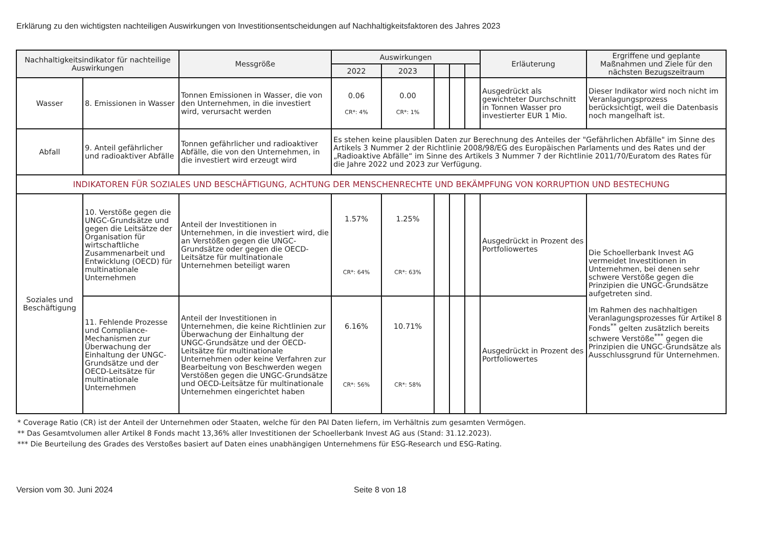Erklärung zu den wichtigsten nachteiligen Auswirkungen von Investitionsentscheidungen auf Nachhaltigkeitsfaktoren des Jahres 2023
| Nachhaltigkeitsindikator für nachteilige Auswirkungen | | Messgröße | Auswirkungen | | | | | Erläuterung | Ergriffene und geplante Maßnahmen und Ziele für den nächsten Bezugszeitraum |
| --- | --- | --- | --- | --- | --- | --- | --- | --- | --- |
| | | | 2022 | 2023 | | | | | |
| Wasser | 8. Emissionen in Wasser | Tonnen Emissionen in Wasser, die von den Unternehmen, in die investiert wird, verursacht werden | 0.06 CR*: 4% | 0.00 CR*: 1% | | | | Ausgedrückt als gewichteter Durchschnitt in Tonnen Wasser pro investierter EUR 1 Mio. | Dieser Indikator wird noch nicht im Veranlagungsprozess berücksichtigt, weil die Datenbasis noch mangelhaft ist. |
| Abfall | 9. Anteil gefährlicher und radioaktiver Abfälle | Tonnen gefährlicher und radioaktiver Abfälle, die von den Unternehmen, in die investiert wird erzeugt wird | Es stehen keine plausiblen Daten zur Berechnung des Anteiles der "Gefährlichen Abfälle" im Sinne des Artikels 3 Nummer 2 der Richtlinie 2008/98/EG des Europäischen Parlaments und des Rates und der „Radioaktive Abfälle“ im Sinne des Artikels 3 Nummer 7 der Richtlinie 2011/70/Euratom des Rates für die Jahre 2022 und 2023 zur Verfügung. | | | | | | |
| INDIKATOREN FÜR SOZIALES UND BESCHÄFTIGUNG, ACHTUNG DER MENSCHENRECHTE UND BEKÄMPFUNG VON KORRUPTION UND BESTECHUNG | | | | | | | | | |
| Soziales und Beschäftigung | 10. Verstöße gegen die UNGC-Grundsätze und gegen die Leitsätze der Organisation für wirtschaftliche Zusammenarbeit und Entwicklung (OECD) für multinationale Unternehmen | Anteil der Investitionen in Unternehmen, in die investiert wird, die an Verstößen gegen die UNGC-Grundsätze oder gegen die OECD-Leitsätze für multinationale Unternehmen beteiligt waren | 1.57% CR*: 64% | 1.25% CR*: 63% | | | | Ausgedrückt in Prozent des Portfoliowertes | Die Schoellerbank Invest AG vermeidet Investitionen in Unternehmen, bei denen sehr schwere Verstöße gegen die Prinzipien die UNGC-Grundsätze aufgetreten sind. Im Rahmen des nachhaltigen Veranlagungsprozesses für Artikel 8 Fonds<sup>**</sup> gelten zusätzlich bereits schwere Verstöße<sup>***</sup> gegen die Prinzipien die UNGC-Grundsätze als Ausschlussgrund für Unternehmen. |
| | 11. Fehlende Prozesse und Compliance-Mechanismen zur Überwachung der Einhaltung der UNGC-Grundsätze und der OECD-Leitsätze für multinationale Unternehmen | Anteil der Investitionen in Unternehmen, die keine Richtlinien zur Überwachung der Einhaltung der UNGC-Grundsätze und der OECD-Leitsätze für multinationale Unternehmen oder keine Verfahren zur Bearbeitung von Beschwerden wegen Verstößen gegen die UNGC-Grundsätze und OECD-Leitsätze für multinationale Unternehmen eingerichtet haben | 6.16% CR*: 56% | 10.71% CR*: 58% | | | | Ausgedrückt in Prozent des Portfoliowertes | |
* Coverage Ratio (CR) ist der Anteil der Unternehmen oder Staaten, welche für den PAI Daten liefern, im Verhältnis zum gesamten Vermögen.
** Das Gesamtvolumen aller Artikel 8 Fonds macht 13,36% aller Investitionen der Schoellerbank Invest AG aus (Stand: 31.12.2023).
*** Die Beurteilung des Grades des Verstoßes basiert auf Daten eines unabhängigen Unternehmens für ESG-Research und ESG-Rating.
Version vom 30. Juni 2024 Seite 8 von 18